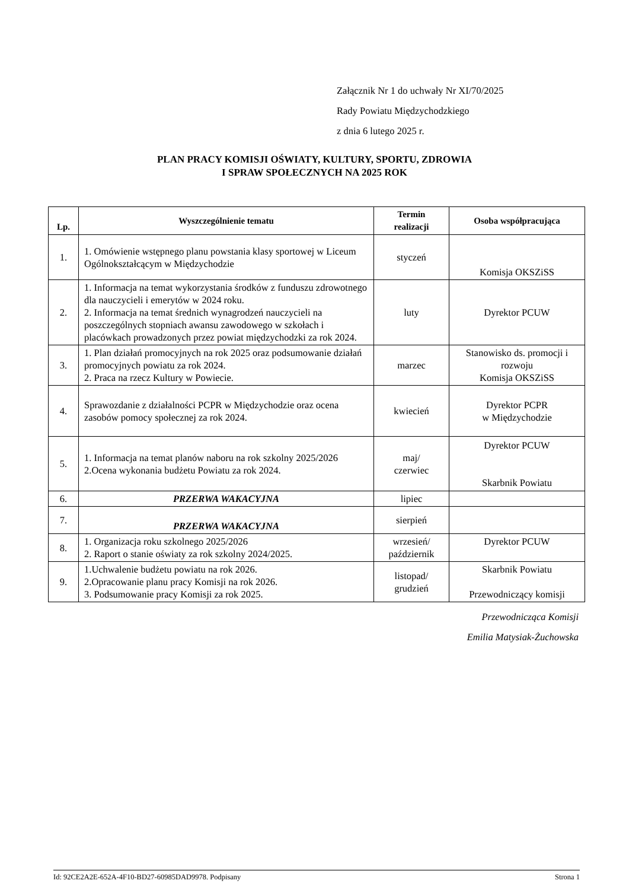Załącznik Nr 1 do uchwały Nr XI/70/2025
Rady Powiatu Międzychodzkiego
z dnia 6 lutego 2025 r.
PLAN PRACY KOMISJI OŚWIATY, KULTURY, SPORTU, ZDROWIA
I SPRAW SPOŁECZNYCH NA 2025 ROK
| Lp. | Wyszczególnienie tematu | Termin realizacji | Osoba współpracująca |
| --- | --- | --- | --- |
| 1. | 1. Omówienie wstępnego planu powstania klasy sportowej w Liceum Ogólnokształcącym w Międzychodzie | styczeń | Komisja OKSZiSS |
| 2. | 1. Informacja na temat wykorzystania środków z funduszu zdrowotnego dla nauczycieli i emerytów w 2024 roku. 2. Informacja na temat średnich wynagrodzeń nauczycieli na poszczególnych stopniach awansu zawodowego w szkołach i placówkach prowadzonych przez powiat międzychodzki za rok 2024. | luty | Dyrektor PCUW |
| 3. | 1. Plan działań promocyjnych na rok 2025 oraz podsumowanie działań promocyjnych powiatu za rok 2024. 2. Praca na rzecz Kultury w Powiecie. | marzec | Stanowisko ds. promocji i rozwoju Komisja OKSZiSS |
| 4. | Sprawozdanie z działalności PCPR w Międzychodzie oraz ocena zasobów pomocy społecznej za rok 2024. | kwiecień | Dyrektor PCPR w Międzychodzie |
| 5. | 1. Informacja na temat planów naboru na rok szkolny 2025/2026 2.Ocena wykonania budżetu Powiatu za rok 2024. | maj/ czerwiec | Dyrektor PCUW Skarbnik Powiatu |
| 6. | PRZERWA WAKACYJNA | lipiec | |
| 7. | PRZERWA WAKACYJNA | sierpień | |
| 8. | 1. Organizacja roku szkolnego 2025/2026 2. Raport o stanie oświaty za rok szkolny 2024/2025. | wrzesień/ październik | Dyrektor PCUW |
| 9. | 1.Uchwalenie budżetu powiatu na rok 2026. 2.Opracowanie planu pracy Komisji na rok 2026. 3. Podsumowanie pracy Komisji za rok 2025. | listopad/ grudzień | Skarbnik Powiatu Przewodniczący komisji |
Przewodnicząca Komisji
Emilia Matysiak-Żuchowska
Id: 92CE2A2E-652A-4F10-BD27-60985DAD9978. Podpisany Strona 1